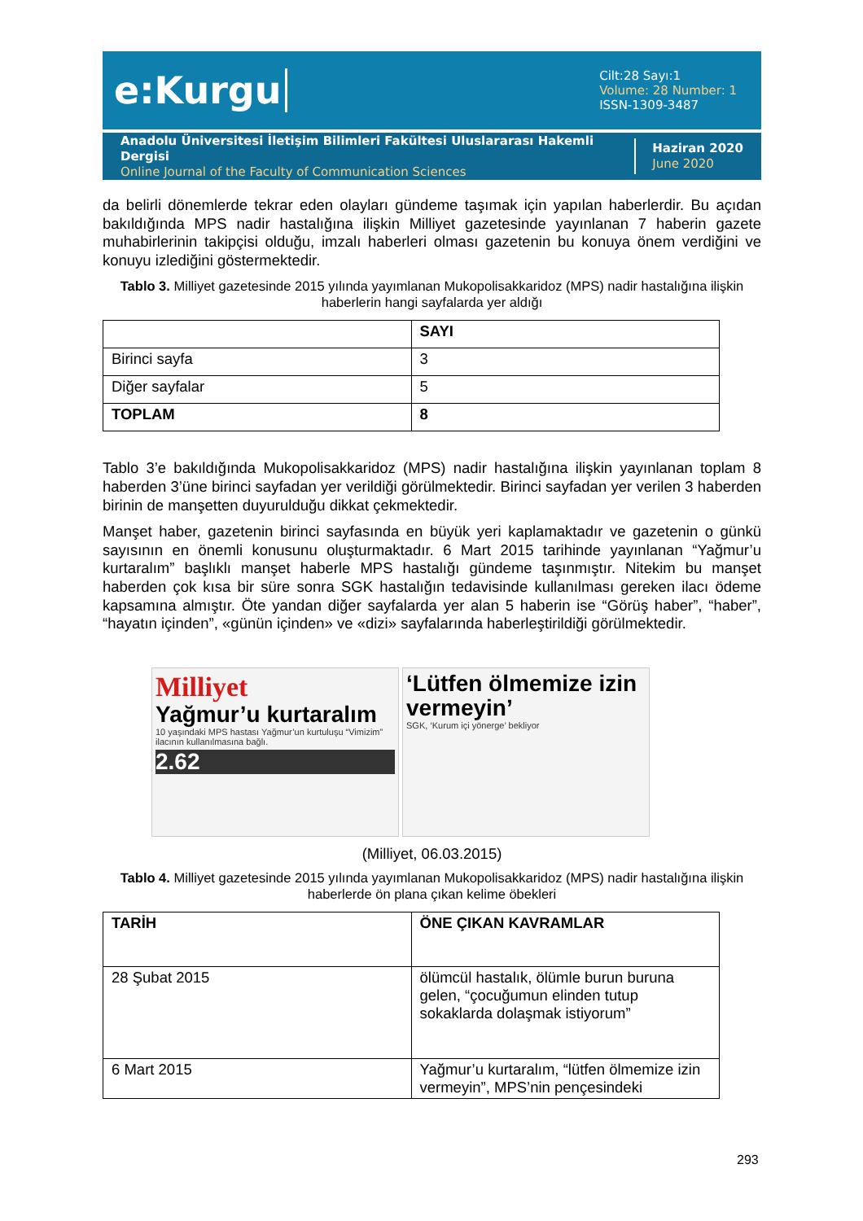e:Kurgu
Cilt:28 Sayı:1
Volume: 28 Number: 1
ISSN-1309-3487
Anadolu Üniversitesi İletişim Bilimleri Fakültesi Uluslararası Hakemli Dergisi
Online Journal of the Faculty of Communication Sciences
Haziran 2020
June 2020
da belirli dönemlerde tekrar eden olayları gündeme taşımak için yapılan haberlerdir. Bu açıdan bakıldığında MPS nadir hastalığına ilişkin Milliyet gazetesinde yayınlanan 7 haberin gazete muhabirlerinin takipçisi olduğu, imzalı haberleri olması gazetenin bu konuya önem verdiğini ve konuyu izlediğini göstermektedir.
Tablo 3. Milliyet gazetesinde 2015 yılında yayımlanan Mukopolisakkaridoz (MPS) nadir hastalığına ilişkin haberlerin hangi sayfalarda yer aldığı
| | SAYI |
| --- | --- |
| Birinci sayfa | 3 |
| Diğer sayfalar | 5 |
| TOPLAM | 8 |
Tablo 3’e bakıldığında Mukopolisakkaridoz (MPS) nadir hastalığına ilişkin yayınlanan toplam 8 haberden 3’üne birinci sayfadan yer verildiği görülmektedir. Birinci sayfadan yer verilen 3 haberden birinin de manşetten duyurulduğu dikkat çekmektedir.
Manşet haber, gazetenin birinci sayfasında en büyük yeri kaplamaktadır ve gazetenin o günkü sayısının en önemli konusunu oluşturmaktadır. 6 Mart 2015 tarihinde yayınlanan “Yağmur’u kurtaralım” başlıklı manşet haberle MPS hastalığı gündeme taşınmıştır. Nitekim bu manşet haberden çok kısa bir süre sonra SGK hastalığın tedavisinde kullanılması gereken ilacı ödeme kapsamına almıştır. Öte yandan diğer sayfalarda yer alan 5 haberin ise “Görüş haber”, “haber”, “hayatın içinden”, «günün içinden» ve «dizi» sayfalarında haberleştirildiği görülmektedir.
Milliyet
Yağmur’u kurtaralım
10 yaşındaki MPS hastası Yağmur’un kurtuluşu “Vimizim” ilacının kullanılmasına bağlı.
2.62
‘Lütfen ölmemize izin vermeyin’
SGK, ‘Kurum içi yönerge’ bekliyor
(Milliyet, 06.03.2015)
Tablo 4. Milliyet gazetesinde 2015 yılında yayımlanan Mukopolisakkaridoz (MPS) nadir hastalığına ilişkin haberlerde ön plana çıkan kelime öbekleri
| TARİH | ÖNE ÇIKAN KAVRAMLAR |
| --- | --- |
| 28 Şubat 2015 | ölümcül hastalık, ölümle burun buruna gelen, “çocuğumun elinden tutup sokaklarda dolaşmak istiyorum” |
| 6 Mart 2015 | Yağmur’u kurtaralım, “lütfen ölmemize izin vermeyin”, MPS’nin pençesindeki |
293